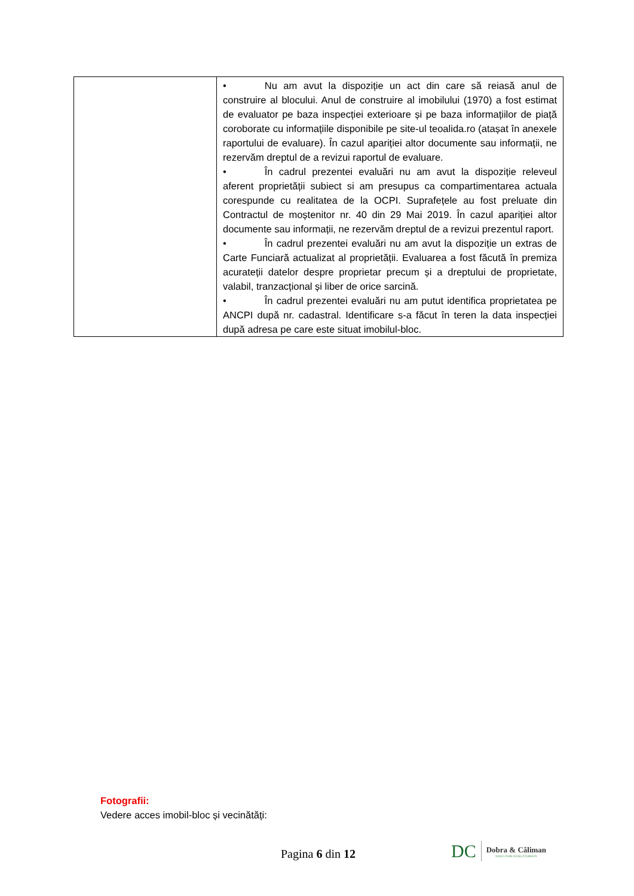| | • Nu am avut la dispoziție un act din care să reiasă anul de construire al blocului. Anul de construire al imobilului (1970) a fost estimat de evaluator pe baza inspecției exterioare și pe baza informațiilor de piață coroborate cu informațiile disponibile pe site-ul teoalida.ro (atașat în anexele raportului de evaluare). În cazul apariției altor documente sau informații, ne rezervăm dreptul de a revizui raportul de evaluare. • În cadrul prezentei evaluări nu am avut la dispoziție releveul aferent proprietății subiect si am presupus ca compartimentarea actuala corespunde cu realitatea de la OCPI. Suprafețele au fost preluate din Contractul de moștenitor nr. 40 din 29 Mai 2019. În cazul apariției altor documente sau informații, ne rezervăm dreptul de a revizui prezentul raport. • În cadrul prezentei evaluări nu am avut la dispoziție un extras de Carte Funciară actualizat al proprietății. Evaluarea a fost făcută în premiza acurateții datelor despre proprietar precum și a dreptului de proprietate, valabil, tranzacțional și liber de orice sarcină. • În cadrul prezentei evaluări nu am putut identifica proprietatea pe ANCPI după nr. cadastral. Identificare s-a făcut în teren la data inspecției după adresa pe care este situat imobilul-bloc. |
Fotografii:
Vedere acces imobil-bloc și vecinătăți:
Pagina 6 din 12
DC
Dobra & Căliman
EXECUTORI JUDECĂTOREȘTI